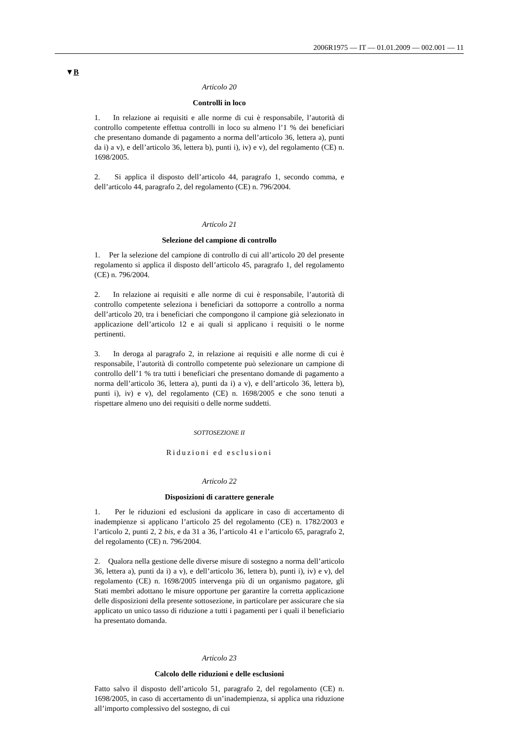2006R1975 — IT — 01.01.2009 — 002.001 — 11
▼B
Articolo 20
Controlli in loco
1. In relazione ai requisiti e alle norme di cui è responsabile, l’autorità di controllo competente effettua controlli in loco su almeno l’1 % dei beneficiari che presentano domande di pagamento a norma dell’articolo 36, lettera a), punti da i) a v), e dell’articolo 36, lettera b), punti i), iv) e v), del regolamento (CE) n. 1698/2005.
2. Si applica il disposto dell’articolo 44, paragrafo 1, secondo comma, e dell’articolo 44, paragrafo 2, del regolamento (CE) n. 796/2004.
Articolo 21
Selezione del campione di controllo
1. Per la selezione del campione di controllo di cui all’articolo 20 del presente regolamento si applica il disposto dell’articolo 45, paragrafo 1, del regolamento (CE) n. 796/2004.
2. In relazione ai requisiti e alle norme di cui è responsabile, l’autorità di controllo competente seleziona i beneficiari da sottoporre a controllo a norma dell’articolo 20, tra i beneficiari che compongono il campione già selezionato in applicazione dell’articolo 12 e ai quali si applicano i requisiti o le norme pertinenti.
3. In deroga al paragrafo 2, in relazione ai requisiti e alle norme di cui è responsabile, l’autorità di controllo competente può selezionare un campione di controllo dell’1 % tra tutti i beneficiari che presentano domande di pagamento a norma dell’articolo 36, lettera a), punti da i) a v), e dell’articolo 36, lettera b), punti i), iv) e v), del regolamento (CE) n. 1698/2005 e che sono tenuti a rispettare almeno uno dei requisiti o delle norme suddetti.
SOTTOSEZIONE II
Riduzioni ed esclusioni
Articolo 22
Disposizioni di carattere generale
1. Per le riduzioni ed esclusioni da applicare in caso di accertamento di inadempienze si applicano l’articolo 25 del regolamento (CE) n. 1782/2003 e l’articolo 2, punti 2, 2 bis, e da 31 a 36, l’articolo 41 e l’articolo 65, paragrafo 2, del regolamento (CE) n. 796/2004.
2. Qualora nella gestione delle diverse misure di sostegno a norma dell’articolo 36, lettera a), punti da i) a v), e dell’articolo 36, lettera b), punti i), iv) e v), del regolamento (CE) n. 1698/2005 intervenga più di un organismo pagatore, gli Stati membri adottano le misure opportune per garantire la corretta applicazione delle disposizioni della presente sottosezione, in particolare per assicurare che sia applicato un unico tasso di riduzione a tutti i pagamenti per i quali il beneficiario ha presentato domanda.
Articolo 23
Calcolo delle riduzioni e delle esclusioni
Fatto salvo il disposto dell’articolo 51, paragrafo 2, del regolamento (CE) n. 1698/2005, in caso di accertamento di un’inadempienza, si applica una riduzione all’importo complessivo del sostegno, di cui